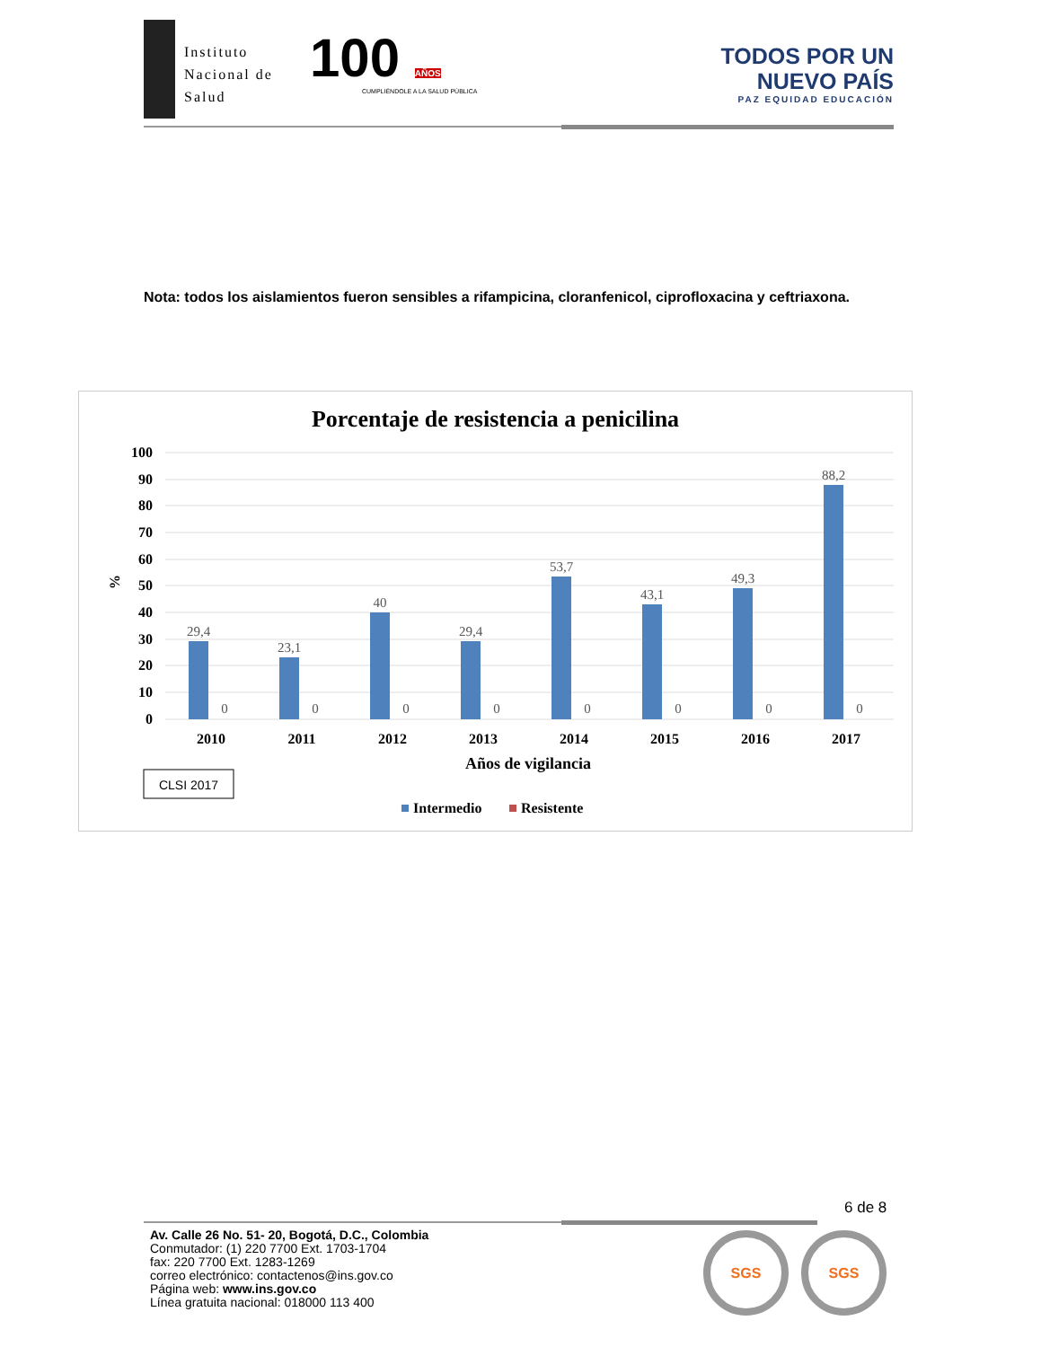Instituto
Nacional de
Salud
100 AÑOS
CUMPLIÉNDOLE A LA SALUD PÚBLICA
TODOS POR UN
NUEVO PAÍS
PAZ EQUIDAD EDUCACIÓN
Nota: todos los aislamientos fueron sensibles a rifampicina, cloranfenicol, ciprofloxacina y ceftriaxona.
Porcentaje de resistencia a penicilina
100
90
80
70
60
50
40
30
20
10
0
%
29,4
23,1
40
29,4
53,7
43,1
49,3
88,2
0
0
0
0
0
0
0
0
2010
2011
2012
2013
2014
2015
2016
2017
Años de vigilancia
CLSI 2017
Intermedio
Resistente
6 de 8
Av. Calle 26 No. 51- 20, Bogotá, D.C., Colombia
Conmutador: (1) 220 7700 Ext. 1703-1704
fax: 220 7700 Ext. 1283-1269
correo electrónico: contactenos@ins.gov.co
Página web: www.ins.gov.co
Línea gratuita nacional: 018000 113 400
SGS SGS